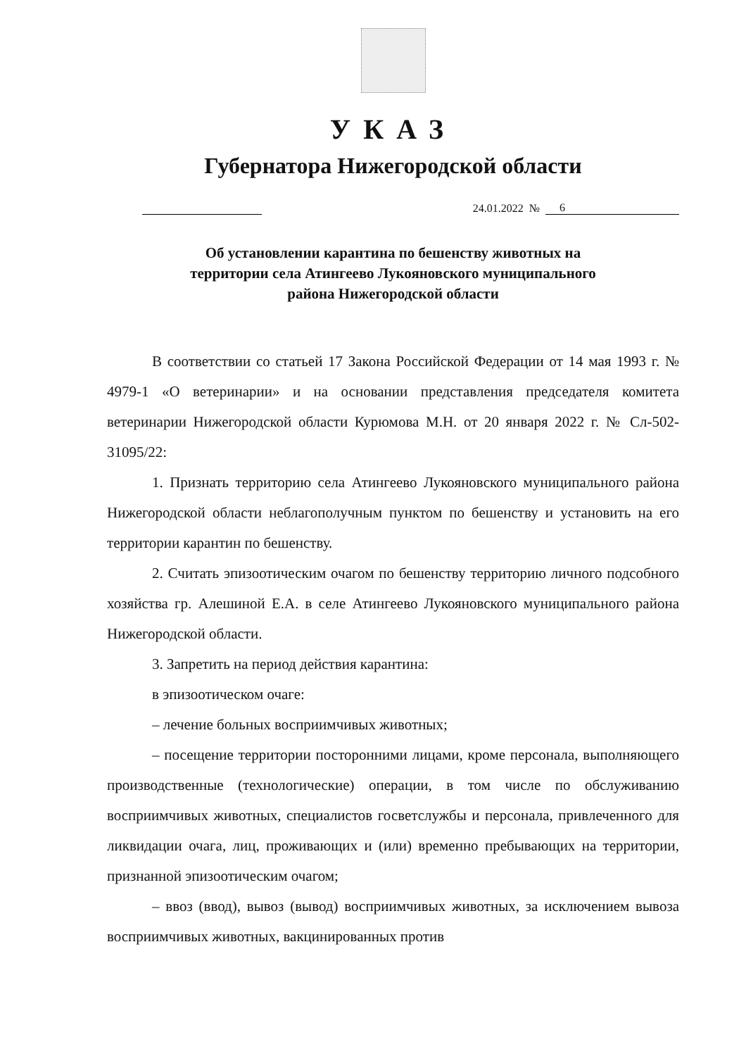УКАЗ
Губернатора Нижегородской области
24.01.2022 № 6
Об установлении карантина по бешенству животных на
территории села Атингеево Лукояновского муниципального
района Нижегородской области
В соответствии со статьей 17 Закона Российской Федерации от 14 мая 1993 г. № 4979-1 «О ветеринарии» и на основании представления председателя комитета ветеринарии Нижегородской области Курюмова М.Н. от 20 января 2022 г. № Сл-502-31095/22:
1. Признать территорию села Атингеево Лукояновского муниципального района Нижегородской области неблагополучным пунктом по бешенству и установить на его территории карантин по бешенству.
2. Считать эпизоотическим очагом по бешенству территорию личного подсобного хозяйства гр. Алешиной Е.А. в селе Атингеево Лукояновского муниципального района Нижегородской области.
3. Запретить на период действия карантина:
в эпизоотическом очаге:
– лечение больных восприимчивых животных;
– посещение территории посторонними лицами, кроме персонала, выполняющего производственные (технологические) операции, в том числе по обслуживанию восприимчивых животных, специалистов госветслужбы и персонала, привлеченного для ликвидации очага, лиц, проживающих и (или) временно пребывающих на территории, признанной эпизоотическим очагом;
– ввоз (ввод), вывоз (вывод) восприимчивых животных, за исключением вывоза восприимчивых животных, вакцинированных против